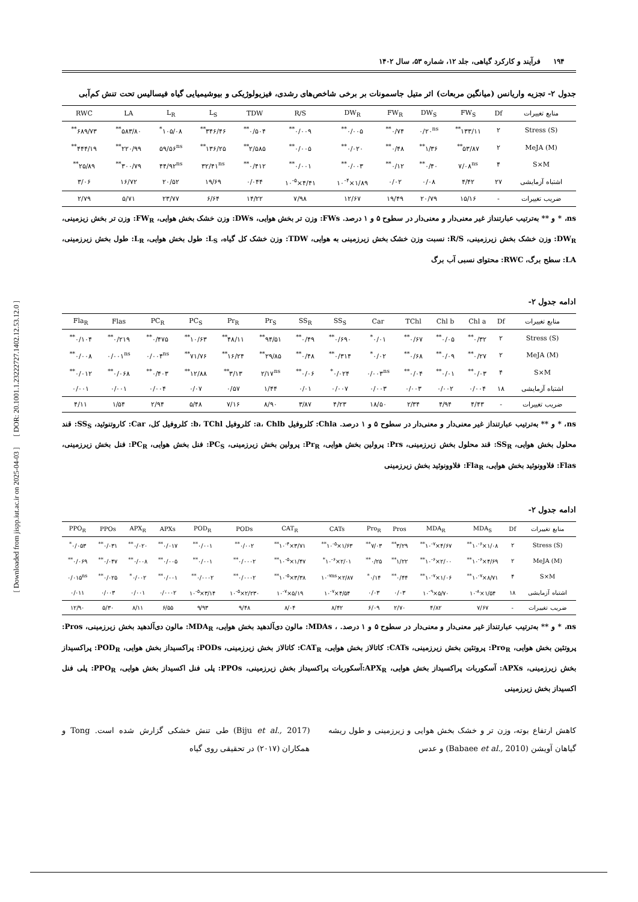[ Downloaded from jispp.iut.ac.ir on 2025-04-03 ] [ DOR: 20.1001.1.23222727.1402.12.53.12.0 ]
۱۹۴ فرآیند و کارکرد گیاهی، جلد ۱۲، شماره ۵۳، سال ۱۴۰۲
جدول ۲- تجزیه واریانس (میانگین مربعات) اثر متیل جاسمونات بر برخی شاخص‌های رشدی، فیزیولوژیکی و بیوشیمیایی گیاه فیسالیس تحت تنش کم‌آبی
| منابع تغییرات | Df | FW<sub>S</sub> | DW<sub>S</sub> | FW<sub>R</sub> | DW<sub>R</sub> | R/S | TDW | L<sub>S</sub> | L<sub>R</sub> | LA | RWC |
| --- | --- | --- | --- | --- | --- | --- | --- | --- | --- | --- | --- |
| Stress (S) | ۲ | ۱۳۳/۱۱<sup>**</sup> | ۰/۲۰<sup>ns</sup> | ۰/۷۴<sup>**</sup> | ۰/۰۰۵<sup>**</sup> | ۰/۰۰۹<sup>**</sup> | ۰/۵۰۴<sup>**</sup> | ۳۴۶/۴۶<sup>**</sup> | ۱۰۵/۰۸<sup>*</sup> | ۵۸۳/۸۰<sup>**</sup> | ۶۸۹/۷۳<sup>**</sup> |
| MeJA (M) | ۲ | ۵۳/۸۷<sup>**</sup> | ۱/۳۶<sup>**</sup> | ۰/۴۸<sup>**</sup> | ۰/۰۲۰<sup>**</sup> | ۰/۰۰۵<sup>**</sup> | ۲/۵۸۵<sup>**</sup> | ۱۳۶/۲۵<sup>**</sup> | ۵۹/۵۶<sup>ns</sup> | ۲۲۰/۹۹<sup>**</sup> | ۴۴۴/۱۹<sup>**</sup> |
| S×M | ۴ | ۷/۰۸<sup>ns</sup> | ۰/۴۰<sup>**</sup> | ۰/۱۲<sup>**</sup> | ۰/۰۰۳<sup>**</sup> | ۰/۰۰۱<sup>**</sup> | ۰/۴۱۲<sup>**</sup> | ۳۲/۴۱<sup>ns</sup> | ۴۴/۹۲<sup>ns</sup> | ۳۰۰/۷۹<sup>**</sup> | ۲۵/۸۹<sup>**</sup> |
| اشتباه آزمایشی | ۲۷ | ۴/۴۲ | ۰/۰۸ | ۰/۰۲ | ۱/۸۹×۱۰<sup>-۴</sup> | ۴/۴۱×۱۰<sup>-۵</sup> | ۰/۰۴۴ | ۱۹/۶۹ | ۲۰/۵۲ | ۱۶/۷۲ | ۳/۰۶ |
| ضریب تغییرات | - | ۱۵/۱۶ | ۲۰/۷۹ | ۱۹/۴۹ | ۱۲/۶۷ | ۷/۹۸ | ۱۴/۲۲ | ۶/۶۴ | ۲۳/۷۷ | ۵/۷۱ | ۲/۷۹ |
ns، * و ** به‌ترتیب عبارتنداز غیر معنی‌دار و معنی‌دار در سطوح ۵ و ۱ درصد. FWs: وزن تر بخش هوایی، DWs: وزن خشک بخش هوایی، FW<sub>R</sub>: وزن تر بخش زیزمینی، DW<sub>R</sub>: وزن خشک بخش زیرزمینی، R/S: نسبت وزن خشک بخش زیرزمینی به هوایی، TDW: وزن خشک کل گیاه، L<sub>S</sub>: طول بخش هوایی، L<sub>R</sub>: طول بخش زیرزمینی، LA: سطح برگ، RWC: محتوای نسبی آب برگ
ادامه جدول ۲-
| منابع تغییرات | Df | Chl a | Chl b | TChl | Car | SS<sub>S</sub> | SS<sub>R</sub> | Pr<sub>S</sub> | Pr<sub>R</sub> | PC<sub>S</sub> | PC<sub>R</sub> | Flas | Fla<sub>R</sub> |
| --- | --- | --- | --- | --- | --- | --- | --- | --- | --- | --- | --- | --- | --- |
| Stress (S) | ۲ | ۰/۳۲<sup>**</sup> | ۰/۰۵<sup>**</sup> | ۰/۶۷<sup>**</sup> | ۰/۰۱<sup>*</sup> | ۰/۶۹۰<sup>**</sup> | ۰/۴۹<sup>**</sup> | ۹۴/۵۱<sup>**</sup> | ۴۸/۱۱<sup>**</sup> | ۱۰/۶۳<sup>**</sup> | ۰/۴۷۵<sup>**</sup> | ۰/۲۱۹<sup>**</sup> | ۰/۱۰۴<sup>**</sup> |
| MeJA (M) | ۲ | ۰/۲۷<sup>**</sup> | ۰/۰۹<sup>**</sup> | ۰/۶۸<sup>**</sup> | ۰/۰۲<sup>*</sup> | ۰/۳۱۴<sup>**</sup> | ۰/۴۸<sup>**</sup> | ۲۹/۸۵<sup>**</sup> | ۱۶/۲۴<sup>**</sup> | ۷۱/۷۶<sup>**</sup> | ۰/۰۰۴<sup>ns</sup> | ۰/۰۰۱<sup>ns</sup> | ۰/۰۰۸<sup>**</sup> |
| S×M | ۴ | ۰/۰۳<sup>**</sup> | ۰/۰۱<sup>**</sup> | ۰/۰۴<sup>**</sup> | ۰/۰۰۳<sup>ns</sup> | ۰/۰۲۴<sup>*</sup> | ۰/۰۶<sup>**</sup> | ۲/۱۷<sup>ns</sup> | ۳/۱۳<sup>**</sup> | ۱۲/۸۸<sup>**</sup> | ۰/۴۰۳<sup>**</sup> | ۰/۰۶۸<sup>**</sup> | ۰/۰۱۲<sup>**</sup> |
| اشتباه آزمایشی | ۱۸ | ۰/۰۰۴ | ۰/۰۰۲ | ۰/۰۰۳ | ۰/۰۰۳ | ۰/۰۰۷ | ۰/۰۱ | ۱/۴۴ | ۰/۵۷ | ۰/۰۷ | ۰/۰۰۴ | ۰/۰۰۱ | ۰/۰۰۱ |
| ضریب تغییرات | - | ۴/۴۳ | ۴/۹۴ | ۲/۳۴ | ۱۸/۵۰ | ۴/۲۳ | ۳/۸۷ | ۸/۹۰ | ۷/۱۶ | ۵/۴۸ | ۲/۹۴ | ۱/۵۴ | ۴/۱۱ |
ns، * و ** به‌ترتیب عبارتنداز غیر معنی‌دار و معنی‌دار در سطوح ۵ و ۱ درصد. Chla: کلروفیل a، Chlb: کلروفیل b، TChl: کلروفیل کل، Car: کاروتنوئید، SS<sub>S</sub>: قند محلول بخش هوایی، SS<sub>R</sub>: قند محلول بخش زیرزمینی، Prs: پرولین بخش هوایی، Pr<sub>R</sub>: پرولین بخش زیرزمینی، PC<sub>S</sub>: فنل بخش هوایی، PC<sub>R</sub>: فنل بخش زیرزمینی، Flas: فلاوونوئید بخش هوایی، Fla<sub>R</sub>: فلاوونوئید بخش زیرزمینی
ادامه جدول ۲-
| منابع تغییرات | Df | MDA<sub>S</sub> | MDA<sub>R</sub> | Pros | Pro<sub>R</sub> | CATs | CAT<sub>R</sub> | PODs | POD<sub>R</sub> | APXs | APX<sub>R</sub> | PPOs | PPO<sub>R</sub> |
| --- | --- | --- | --- | --- | --- | --- | --- | --- | --- | --- | --- | --- | --- |
| Stress (S) | ۲ | ۱/۰۸×۱۰<sup>-۶**</sup> | ۴/۶۷×۱۰<sup>-۷**</sup> | ۳/۲۹<sup>**</sup> | ۷/۰۳<sup>**</sup> | ۱/۶۳×۱۰<sup>-۵**</sup> | ۳/۷۱×۱۰<sup>-۴**</sup> | ۰/۰۰۲<sup>**</sup> | ۰/۰۰۱<sup>**</sup> | ۰/۰۱۷<sup>**</sup> | ۰/۰۲۰<sup>**</sup> | ۰/۰۳۱<sup>**</sup> | ۰/۰۵۳<sup>*</sup> |
| MeJA (M) | ۲ | ۴/۶۹×۱۰<sup>-۶**</sup> | ۲/۰۰×۱۰<sup>-۶**</sup> | ۱/۲۲<sup>**</sup> | ۰/۲۵<sup>**</sup> | ۲/۰۱×۱۰<sup>-۶*</sup> | ۱/۴۷×۱۰<sup>-۵**</sup> | ۰/۰۰۰۲<sup>**</sup> | ۰/۰۰۱<sup>**</sup> | ۰/۰۰۵<sup>**</sup> | ۰/۰۰۸<sup>**</sup> | ۰/۰۴۷<sup>**</sup> | ۰/۰۶۹<sup>**</sup> |
| S×M | ۴ | ۸/۷۱×۱۰<sup>-۷**</sup> | ۱/۰۶×۱۰<sup>-۷**</sup> | ۰/۴۴<sup>**</sup> | ۰/۱۴<sup>*</sup> | ۲/۸۷×۱۰<sup>-۷ns</sup> | ۳/۳۸×۱۰<sup>-۵**</sup> | ۰/۰۰۰۲<sup>**</sup> | ۰/۰۰۰۲<sup>**</sup> | ۰/۰۰۱<sup>**</sup> | ۰/۰۰۲<sup>*</sup> | ۰/۰۲۵<sup>**</sup> | ۰/۰۱۵<sup>ns</sup> |
| اشتباه آزمایشی | ۱۸ | ۱/۵۴×۱۰<sup>-۸</sup> | ۵/۷۰×۱۰<sup>-۹</sup> | ۰/۰۳ | ۰/۰۳ | ۴/۵۴×۱۰<sup>-۷</sup> | ۵/۱۹×۱۰<sup>-۷</sup> | ۲/۲۳۰×۱۰<sup>-۵</sup> | ۳/۱۴×۱۰<sup>-۵</sup> | ۰/۰۰۰۲ | ۰/۰۰۱ | ۰/۰۰۳ | ۰/۰۱۱ |
| ضریب تغییرات | - | ۷/۶۷ | ۴/۸۲ | ۲/۷۰ | ۶/۰۹ | ۸/۴۲ | ۸/۰۴ | ۹/۴۸ | ۹/۹۳ | ۶/۵۵ | ۸/۱۱ | ۵/۳۰ | ۱۲/۹۰ |
ns، * و ** به‌ترتیب عبارتنداز غیر معنی‌دار و معنی‌دار در سطوح ۵ و ۱ درصد. ، MDAs: مالون دی‌آلدهید بخش هوایی، MDA<sub>R</sub>: مالون دی‌آلدهید بخش زیرزمینی، Pros: پروتئین بخش هوایی، Pro<sub>R</sub>: پروتئین بخش زیرزمینی، CATs: کاتالاز بخش هوایی، CAT<sub>R</sub>: کاتالاز بخش زیرزمینی، PODs: پراکسیداز بخش هوایی، POD<sub>R</sub>: پراکسیداز بخش زیرزمینی، APXs: آسکوربات پراکسیداز بخش هوایی، APX<sub>R</sub>:آسکوربات پراکسیداز بخش زیرزمینی، PPOs: پلی فنل اکسیداز بخش هوایی، PPO<sub>R</sub>: پلی فنل اکسیداز بخش زیرزمینی
کاهش ارتفاع بوته، وزن تر و خشک بخش هوایی و زیرزمینی و طول ریشه گیاهان آویشن (Babaee et al., 2010) و عدس
(Biju et al., 2017) طی تنش خشکی گزارش شده است. Tong و همکاران (۲۰۱۷) در تحقیقی روی گیاه